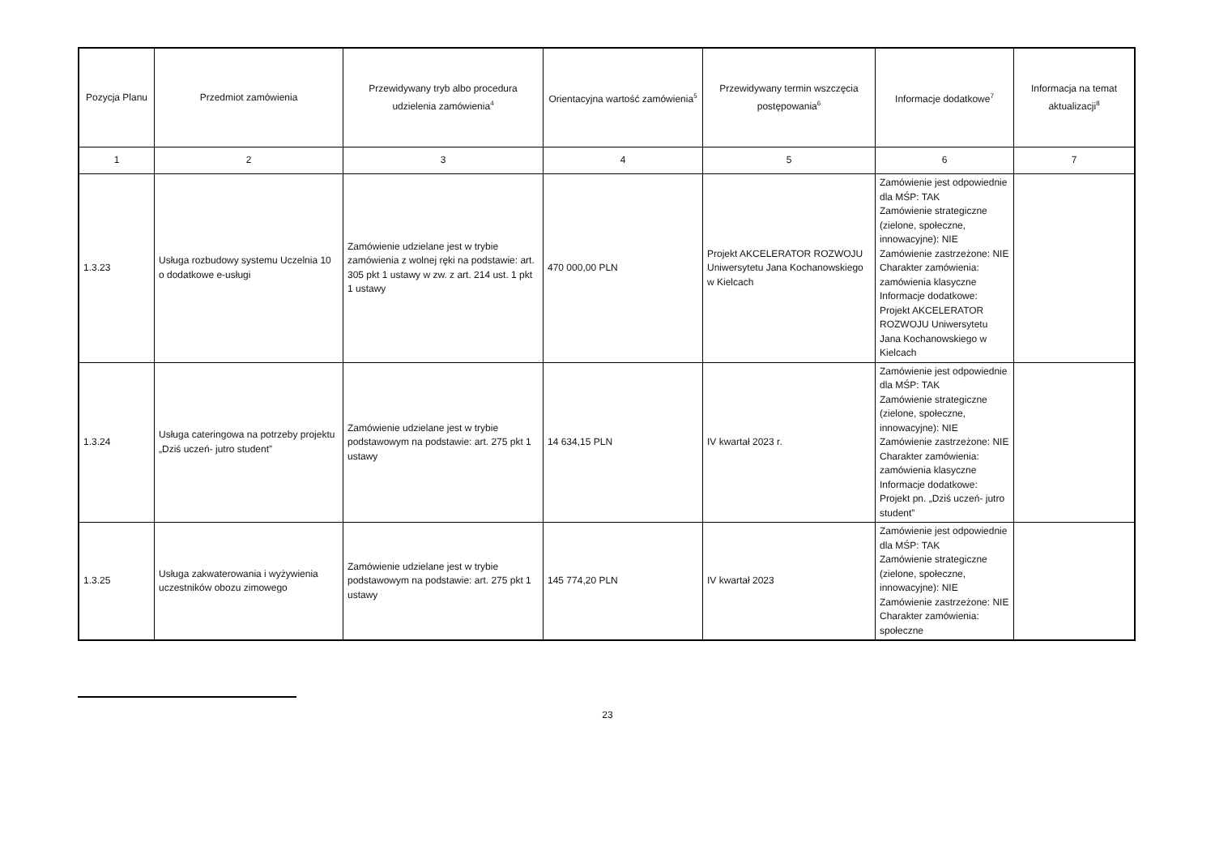| Pozycja Planu | Przedmiot zamówienia | Przewidywany tryb albo procedura udzielenia zamówienia<sup>4</sup> | Orientacyjna wartość zamówienia<sup>5</sup> | Przewidywany termin wszczęcia postępowania<sup>6</sup> | Informacje dodatkowe<sup>7</sup> | Informacja na temat aktualizacji<sup>8</sup> |
| --- | --- | --- | --- | --- | --- | --- |
| 1 | 2 | 3 | 4 | 5 | 6 | 7 |
| 1.3.23 | Usługa rozbudowy systemu Uczelnia 10 o dodatkowe e-usługi | Zamówienie udzielane jest w trybie zamówienia z wolnej ręki na podstawie: art. 305 pkt 1 ustawy w zw. z art. 214 ust. 1 pkt 1 ustawy | 470 000,00 PLN | Projekt AKCELERATOR ROZWOJU Uniwersytetu Jana Kochanowskiego w Kielcach | Zamówienie jest odpowiednie dla MŚP: TAK Zamówienie strategiczne (zielone, społeczne, innowacyjne): NIE Zamówienie zastrzeżone: NIE Charakter zamówienia: zamówienia klasyczne Informacje dodatkowe: Projekt AKCELERATOR ROZWOJU Uniwersytetu Jana Kochanowskiego w Kielcach | |
| 1.3.24 | Usługa cateringowa na potrzeby projektu „Dziś uczeń- jutro student” | Zamówienie udzielane jest w trybie podstawowym na podstawie: art. 275 pkt 1 ustawy | 14 634,15 PLN | IV kwartał 2023 r. | Zamówienie jest odpowiednie dla MŚP: TAK Zamówienie strategiczne (zielone, społeczne, innowacyjne): NIE Zamówienie zastrzeżone: NIE Charakter zamówienia: zamówienia klasyczne Informacje dodatkowe: Projekt pn. „Dziś uczeń- jutro student” | |
| 1.3.25 | Usługa zakwaterowania i wyżywienia uczestników obozu zimowego | Zamówienie udzielane jest w trybie podstawowym na podstawie: art. 275 pkt 1 ustawy | 145 774,20 PLN | IV kwartał 2023 | Zamówienie jest odpowiednie dla MŚP: TAK Zamówienie strategiczne (zielone, społeczne, innowacyjne): NIE Zamówienie zastrzeżone: NIE Charakter zamówienia: społeczne | |
23